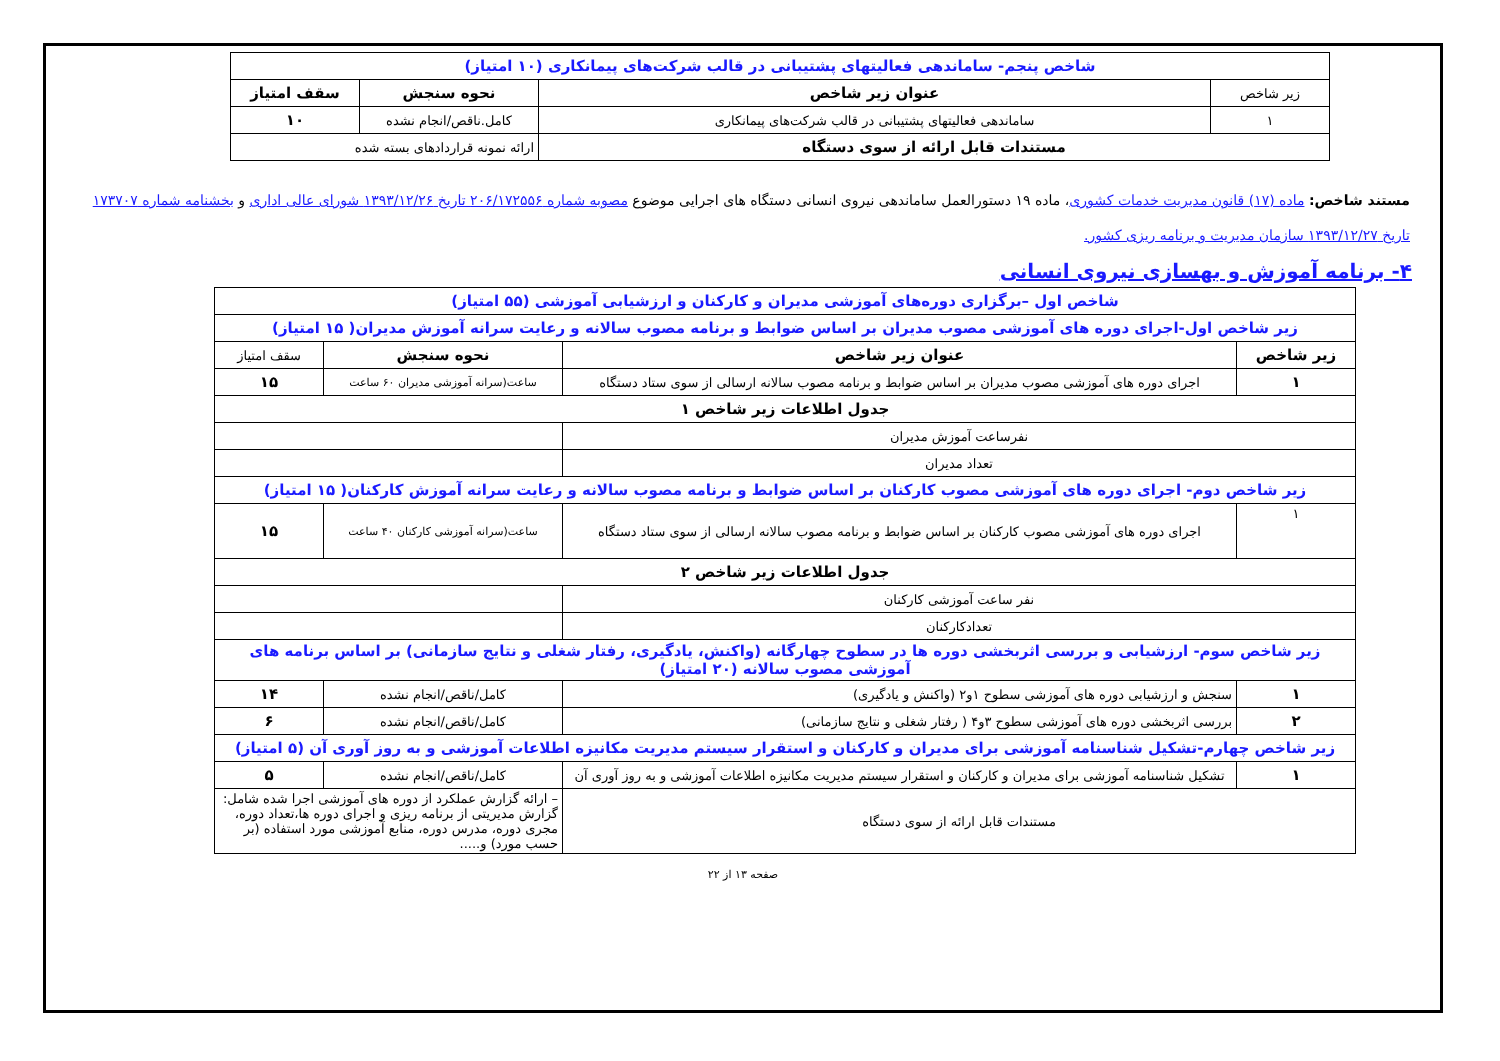| شاخص پنجم- ساماندهی فعالیتهای پشتیبانی در قالب شرکت‌های پیمانکاری (۱۰ امتیاز) | | | |
| زیر شاخص | عنوان زیر شاخص | نحوه سنجش | سقف امتیاز |
| ۱ | ساماندهی فعالیتهای پشتیبانی در قالب شرکت‌های پیمانکاری | کامل.ناقص/انجام نشده | ۱۰ |
| مستندات قابل ارائه از سوی دستگاه | | ارائه نمونه قراردادهای بسته شده | |
مستند شاخص: ماده (۱۷) قانون مدیریت خدمات کشوری، ماده ۱۹ دستورالعمل ساماندهی نیروی انسانی دستگاه های اجرایی موضوع مصوبه شماره ۲۰۶/۱۷۲۵۵۶ تاریخ ۱۳۹۳/۱۲/۲۶ شورای عالی اداری و بخشنامه شماره ۱۷۳۷۰۷ تاریخ ۱۳۹۳/۱۲/۲۷ سازمان مدیریت و برنامه ریزی کشور.
۴- برنامه آموزش و بهسازی نیروی انسانی
| شاخص اول –برگزاری دوره‌های آموزشی مدیران و کارکنان و ارزشیابی آموزشی (۵۵ امتیاز) | | | |
| زیر شاخص اول-اجرای دوره های آموزشی مصوب مدیران بر اساس ضوابط و برنامه مصوب سالانه و رعایت سرانه آموزش مدیران( ۱۵ امتیاز) | | | |
| زیر شاخص | عنوان زیر شاخص | نحوه سنجش | سقف امتیاز |
| ۱ | اجرای دوره های آموزشی مصوب مدیران بر اساس ضوابط و برنامه مصوب سالانه ارسالی از سوی ستاد دستگاه | ساعت(سرانه آموزشی مدیران ۶۰ ساعت | ۱۵ |
| جدول اطلاعات زیر شاخص ۱ | | | |
| نفرساعت آموزش مدیران | | | |
| تعداد مدیران | | | |
| زیر شاخص دوم- اجرای دوره های آموزشی مصوب کارکنان بر اساس ضوابط و برنامه مصوب سالانه و رعایت سرانه آموزش کارکنان( ۱۵ امتیاز) | | | |
| ۱ | اجرای دوره های آموزشی مصوب کارکنان بر اساس ضوابط و برنامه مصوب سالانه ارسالی از سوی ستاد دستگاه | ساعت(سرانه آموزشی کارکنان ۴۰ ساعت | ۱۵ |
| جدول اطلاعات زیر شاخص ۲ | | | |
| نفر ساعت آموزشی کارکنان | | | |
| تعدادکارکنان | | | |
| زیر شاخص سوم- ارزشیابی و بررسی اثربخشی دوره ها در سطوح چهارگانه (واکنش، یادگیری، رفتار شغلی و نتایج سازمانی) بر اساس برنامه های آموزشی مصوب سالانه (۲۰ امتیاز) | | | |
| ۱ | سنجش و ارزشیابی دوره های آموزشی سطوح ۱و۲ (واکنش و یادگیری) | کامل/ناقص/انجام نشده | ۱۴ |
| ۲ | بررسی اثربخشی دوره های آموزشی سطوح ۳و۴ ( رفتار شغلی و نتایج سازمانی) | کامل/ناقص/انجام نشده | ۶ |
| زیر شاخص چهارم-تشکیل شناسنامه آموزشی برای مدیران و کارکنان و استقرار سیستم مدیریت مکانیزه اطلاعات آموزشی و به روز آوری آن (۵ امتیاز) | | | |
| ۱ | تشکیل شناسنامه آموزشی برای مدیران و کارکنان و استقرار سیستم مدیریت مکانیزه اطلاعات آموزشی و به روز آوری آن | کامل/ناقص/انجام نشده | ۵ |
| مستندات قابل ارائه از سوی دستگاه | | – ارائه گزارش عملکرد از دوره های آموزشی اجرا شده شامل: گزارش مدیریتی از برنامه ریزی و اجرای دوره ها،تعداد دوره، مجری دوره، مدرس دوره، منابع آموزشی مورد استفاده (بر حسب مورد) و..... | |
صفحه ۱۳ از ۲۲